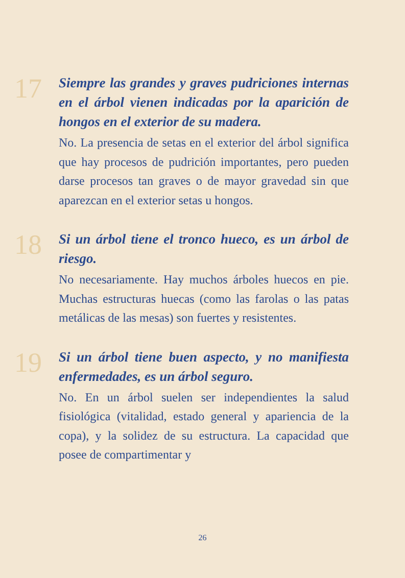17
Siempre las grandes y graves pudriciones internas en el árbol vienen indicadas por la aparición de hongos en el exterior de su madera.
No. La presencia de setas en el exterior del árbol significa que hay procesos de pudrición importantes, pero pueden darse procesos tan graves o de mayor gravedad sin que aparezcan en el exterior setas u hongos.
18
Si un árbol tiene el tronco hueco, es un árbol de riesgo.
No necesariamente. Hay muchos árboles huecos en pie. Muchas estructuras huecas (como las farolas o las patas metálicas de las mesas) son fuertes y resistentes.
19
Si un árbol tiene buen aspecto, y no manifiesta enfermedades, es un árbol seguro.
No. En un árbol suelen ser independientes la salud fisiológica (vitalidad, estado general y apariencia de la copa), y la solidez de su estructura. La capacidad que posee de compartimentar y
26